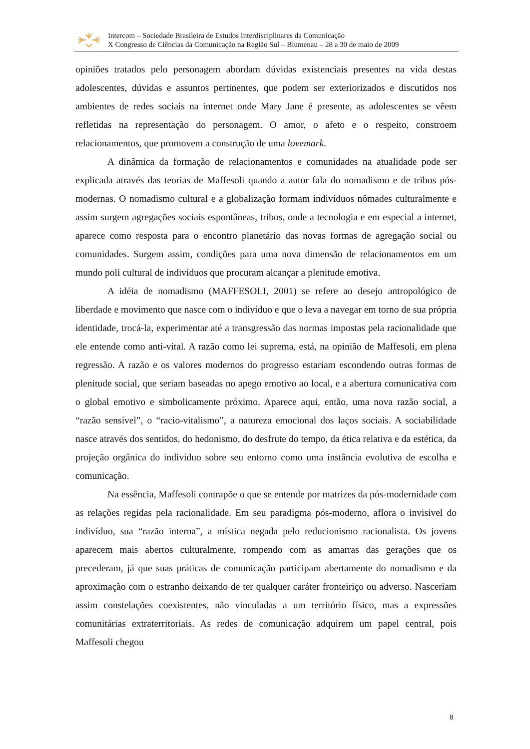Intercom – Sociedade Brasileira de Estudos Interdisciplinares da Comunicação
X Congresso de Ciências da Comunicação na Região Sul – Blumenau – 28 a 30 de maio de 2009
opiniões tratados pelo personagem abordam dúvidas existenciais presentes na vida destas adolescentes, dúvidas e assuntos pertinentes, que podem ser exteriorizados e discutidos nos ambientes de redes sociais na internet onde Mary Jane é presente, as adolescentes se vêem refletidas na representação do personagem. O amor, o afeto e o respeito, constroem relacionamentos, que promovem a construção de uma lovemark.
A dinâmica da formação de relacionamentos e comunidades na atualidade pode ser explicada através das teorias de Maffesoli quando a autor fala do nomadismo e de tribos pós-modernas. O nomadismo cultural e a globalização formam indivíduos nômades culturalmente e assim surgem agregações sociais espontâneas, tribos, onde a tecnologia e em especial a internet, aparece como resposta para o encontro planetário das novas formas de agregação social ou comunidades. Surgem assim, condições para uma nova dimensão de relacionamentos em um mundo poli cultural de indivíduos que procuram alcançar a plenitude emotiva.
A idéia de nomadismo (MAFFESOLI, 2001) se refere ao desejo antropológico de liberdade e movimento que nasce com o indivíduo e que o leva a navegar em torno de sua própria identidade, trocá-la, experimentar até a transgressão das normas impostas pela racionalidade que ele entende como anti-vital. A razão como lei suprema, está, na opinião de Maffesoli, em plena regressão. A razão e os valores modernos do progresso estariam escondendo outras formas de plenitude social, que seriam baseadas no apego emotivo ao local, e a abertura comunicativa com o global emotivo e simbolicamente próximo. Aparece aqui, então, uma nova razão social, a “razão sensível”, o “racio-vitalismo”, a natureza emocional dos laços sociais. A sociabilidade nasce através dos sentidos, do hedonismo, do desfrute do tempo, da ética relativa e da estética, da projeção orgânica do indivíduo sobre seu entorno como uma instância evolutiva de escolha e comunicação.
Na essência, Maffesoli contrapõe o que se entende por matrizes da pós-modernidade com as relações regidas pela racionalidade. Em seu paradigma pós-moderno, aflora o invisível do indivíduo, sua “razão interna”, a mística negada pelo reducionismo racionalista. Os jovens aparecem mais abertos culturalmente, rompendo com as amarras das gerações que os precederam, já que suas práticas de comunicação participam abertamente do nomadismo e da aproximação com o estranho deixando de ter qualquer caráter fronteiriço ou adverso. Nasceriam assim constelações coexistentes, não vinculadas a um território físico, mas a expressões comunitárias extraterritoriais. As redes de comunicação adquirem um papel central, pois Maffesoli chegou
8